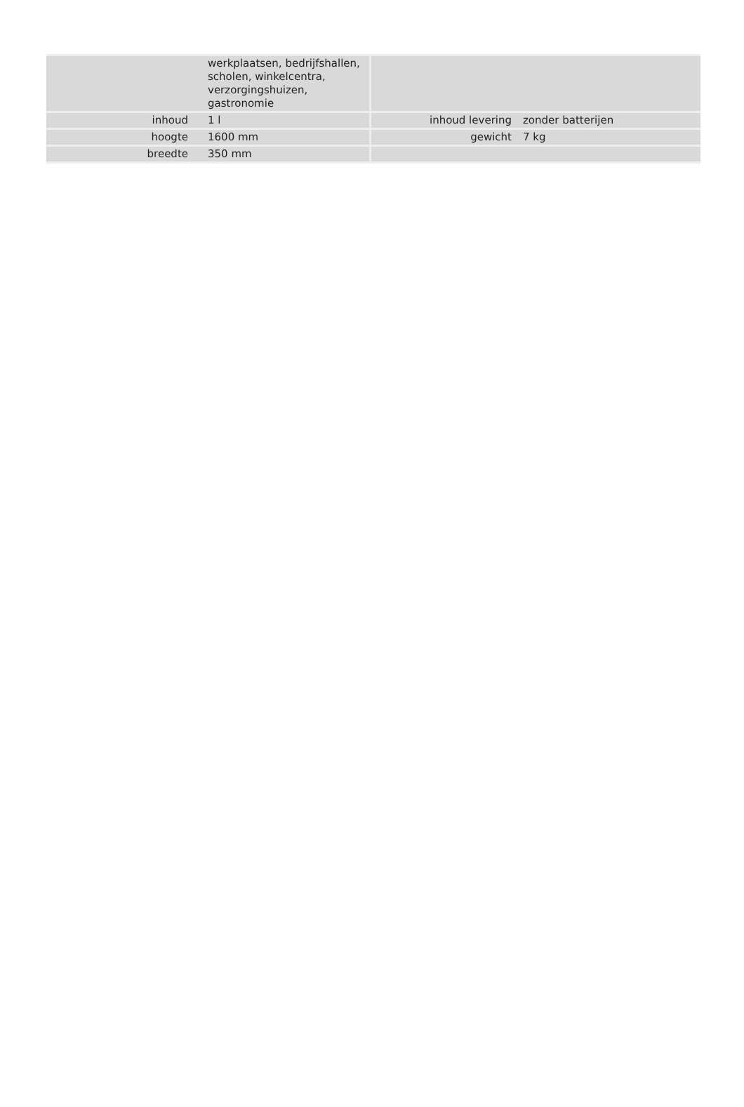| | werkplaatsen, bedrijfshallen, scholen, winkelcentra, verzorgingshuizen, gastronomie | | |
| inhoud | 1 l | inhoud levering | zonder batterijen |
| hoogte | 1600 mm | gewicht | 7 kg |
| breedte | 350 mm | | |